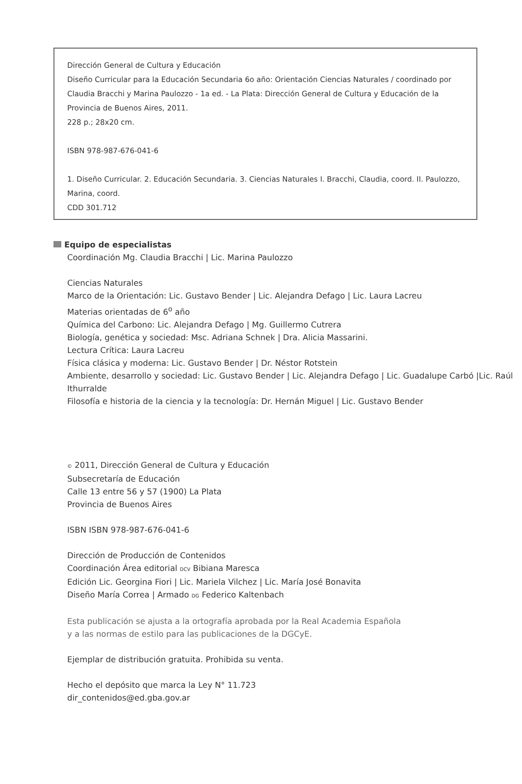Dirección General de Cultura y Educación
Diseño Curricular para la Educación Secundaria 6o año: Orientación Ciencias Naturales / coordinado por Claudia Bracchi y Marina Paulozzo - 1a ed. - La Plata: Dirección General de Cultura y Educación de la Provincia de Buenos Aires, 2011.
228 p.; 28x20 cm.
ISBN 978-987-676-041-6
1. Diseño Curricular. 2. Educación Secundaria. 3. Ciencias Naturales I. Bracchi, Claudia, coord. II. Paulozzo, Marina, coord.
CDD 301.712
Equipo de especialistas
Coordinación Mg. Claudia Bracchi | Lic. Marina Paulozzo
Ciencias Naturales
Marco de la Orientación: Lic. Gustavo Bender | Lic. Alejandra Defago | Lic. Laura Lacreu
Materias orientadas de 6<sup>o</sup> año
Química del Carbono: Lic. Alejandra Defago | Mg. Guillermo Cutrera
Biología, genética y sociedad: Msc. Adriana Schnek | Dra. Alicia Massarini.
Lectura Crítica: Laura Lacreu
Física clásica y moderna: Lic. Gustavo Bender | Dr. Néstor Rotstein
Ambiente, desarrollo y sociedad: Lic. Gustavo Bender | Lic. Alejandra Defago | Lic. Guadalupe Carbó |Lic. Raúl Ithurralde
Filosofía e historia de la ciencia y la tecnología: Dr. Hernán Miguel | Lic. Gustavo Bender
© 2011, Dirección General de Cultura y Educación
Subsecretaría de Educación
Calle 13 entre 56 y 57 (1900) La Plata
Provincia de Buenos Aires
ISBN ISBN 978-987-676-041-6
Dirección de Producción de Contenidos
Coordinación Área editorial DCV Bibiana Maresca
Edición Lic. Georgina Fiori | Lic. Mariela Vilchez | Lic. María José Bonavita
Diseño María Correa | Armado DG Federico Kaltenbach
Esta publicación se ajusta a la ortografía aprobada por la Real Academia Española
y a las normas de estilo para las publicaciones de la DGCyE.
Ejemplar de distribución gratuita. Prohibida su venta.
Hecho el depósito que marca la Ley N° 11.723
dir_contenidos@ed.gba.gov.ar